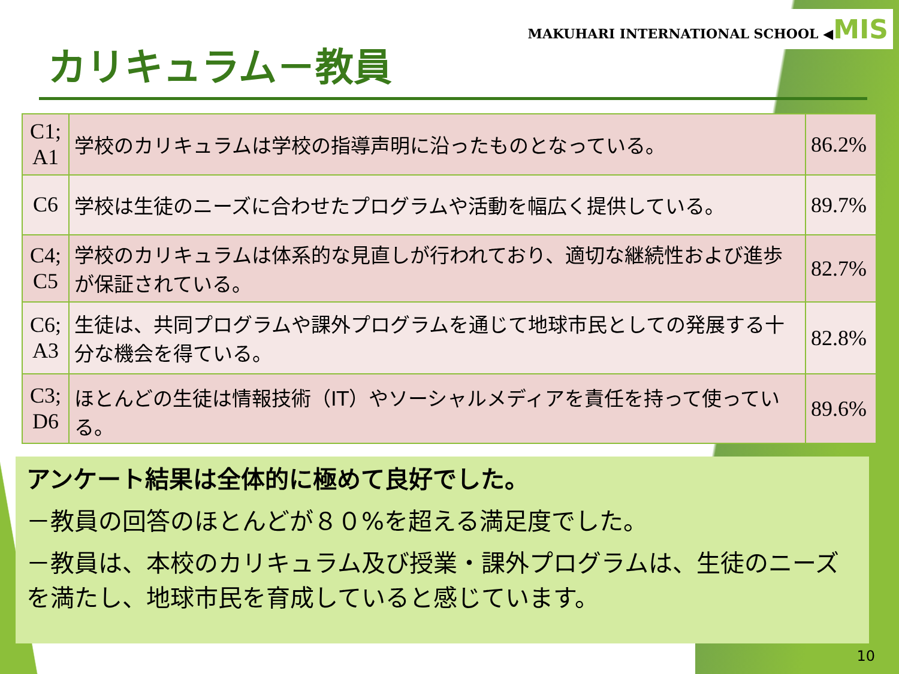MAKUHARI INTERNATIONAL SCHOOL ◀MIS
カリキュラム－教員
| C1; A1 | 学校のカリキュラムは学校の指導声明に沿ったものとなっている。 | 86.2% |
| C6 | 学校は生徒のニーズに合わせたプログラムや活動を幅広く提供している。 | 89.7% |
| C4; C5 | 学校のカリキュラムは体系的な見直しが行われており、適切な継続性および進歩が保証されている。 | 82.7% |
| C6; A3 | 生徒は、共同プログラムや課外プログラムを通じて地球市民としての発展する十分な機会を得ている。 | 82.8% |
| C3; D6 | ほとんどの生徒は情報技術（IT）やソーシャルメディアを責任を持って使っている。 | 89.6% |
アンケート結果は全体的に極めて良好でした。
－教員の回答のほとんどが８０%を超える満足度でした。
－教員は、本校のカリキュラム及び授業・課外プログラムは、生徒のニーズを満たし、地球市民を育成していると感じています。
10